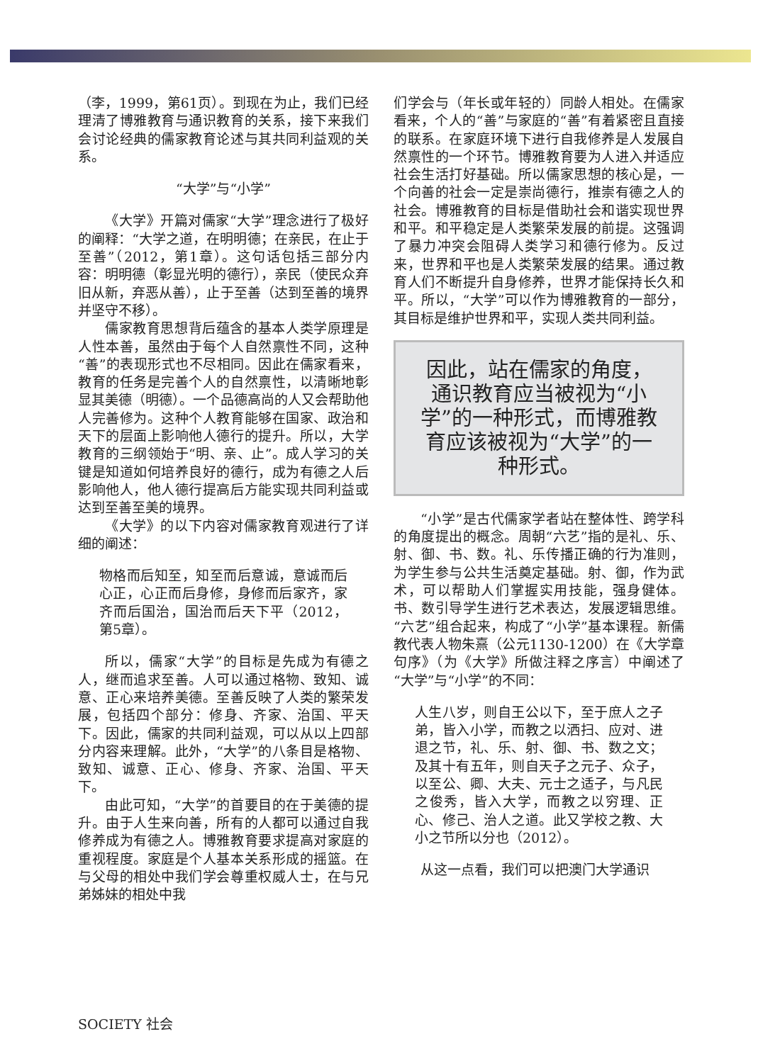（李，1999，第61页）。到现在为止，我们已经理清了博雅教育与通识教育的关系，接下来我们会讨论经典的儒家教育论述与其共同利益观的关系。
“大学”与“小学”
《大学》开篇对儒家“大学”理念进行了极好的阐释：“大学之道，在明明德；在亲民，在止于至善”（2012，第1章）。这句话包括三部分内容：明明德（彰显光明的德行），亲民（使民众弃旧从新，弃恶从善），止于至善（达到至善的境界并坚守不移）。
儒家教育思想背后蕴含的基本人类学原理是人性本善，虽然由于每个人自然禀性不同，这种“善”的表现形式也不尽相同。因此在儒家看来，教育的任务是完善个人的自然禀性，以清晰地彰显其美德（明德）。一个品德高尚的人又会帮助他人完善修为。这种个人教育能够在国家、政治和天下的层面上影响他人德行的提升。所以，大学教育的三纲领始于“明、亲、止”。成人学习的关键是知道如何培养良好的德行，成为有德之人后影响他人，他人德行提高后方能实现共同利益或达到至善至美的境界。
《大学》的以下内容对儒家教育观进行了详细的阐述：
物格而后知至，知至而后意诚，意诚而后心正，心正而后身修，身修而后家齐，家齐而后国治，国治而后天下平（2012，第5章）。
所以，儒家“大学”的目标是先成为有德之人，继而追求至善。人可以通过格物、致知、诚意、正心来培养美德。至善反映了人类的繁荣发展，包括四个部分：修身、齐家、治国、平天下。因此，儒家的共同利益观，可以从以上四部分内容来理解。此外，“大学”的八条目是格物、致知、诚意、正心、修身、齐家、治国、平天下。
由此可知，“大学”的首要目的在于美德的提升。由于人生来向善，所有的人都可以通过自我修养成为有德之人。博雅教育要求提高对家庭的重视程度。家庭是个人基本关系形成的摇篮。在与父母的相处中我们学会尊重权威人士，在与兄弟姊妹的相处中我
们学会与（年长或年轻的）同龄人相处。在儒家看来，个人的“善”与家庭的“善”有着紧密且直接的联系。在家庭环境下进行自我修养是人发展自然禀性的一个环节。博雅教育要为人进入并适应社会生活打好基础。所以儒家思想的核心是，一个向善的社会一定是崇尚德行，推崇有德之人的社会。博雅教育的目标是借助社会和谐实现世界和平。和平稳定是人类繁荣发展的前提。这强调了暴力冲突会阻碍人类学习和德行修为。反过来，世界和平也是人类繁荣发展的结果。通过教育人们不断提升自身修养，世界才能保持长久和平。所以，“大学”可以作为博雅教育的一部分，其目标是维护世界和平，实现人类共同利益。
因此，站在儒家的角度，通识教育应当被视为“小学”的一种形式，而博雅教育应该被视为“大学”的一种形式。
“小学”是古代儒家学者站在整体性、跨学科的角度提出的概念。周朝“六艺”指的是礼、乐、射、御、书、数。礼、乐传播正确的行为准则，为学生参与公共生活奠定基础。射、御，作为武术，可以帮助人们掌握实用技能，强身健体。书、数引导学生进行艺术表达，发展逻辑思维。“六艺”组合起来，构成了“小学”基本课程。新儒教代表人物朱熹（公元1130-1200）在《大学章句序》（为《大学》所做注释之序言）中阐述了“大学”与“小学”的不同：
人生八岁，则自王公以下，至于庶人之子弟，皆入小学，而教之以洒扫、应对、进退之节，礼、乐、射、御、书、数之文；及其十有五年，则自天子之元子、众子，以至公、卿、大夫、元士之适子，与凡民之俊秀，皆入大学，而教之以穷理、正心、修己、治人之道。此又学校之教、大小之节所以分也（2012）。
从这一点看，我们可以把澳门大学通识
SOCIETY 社会